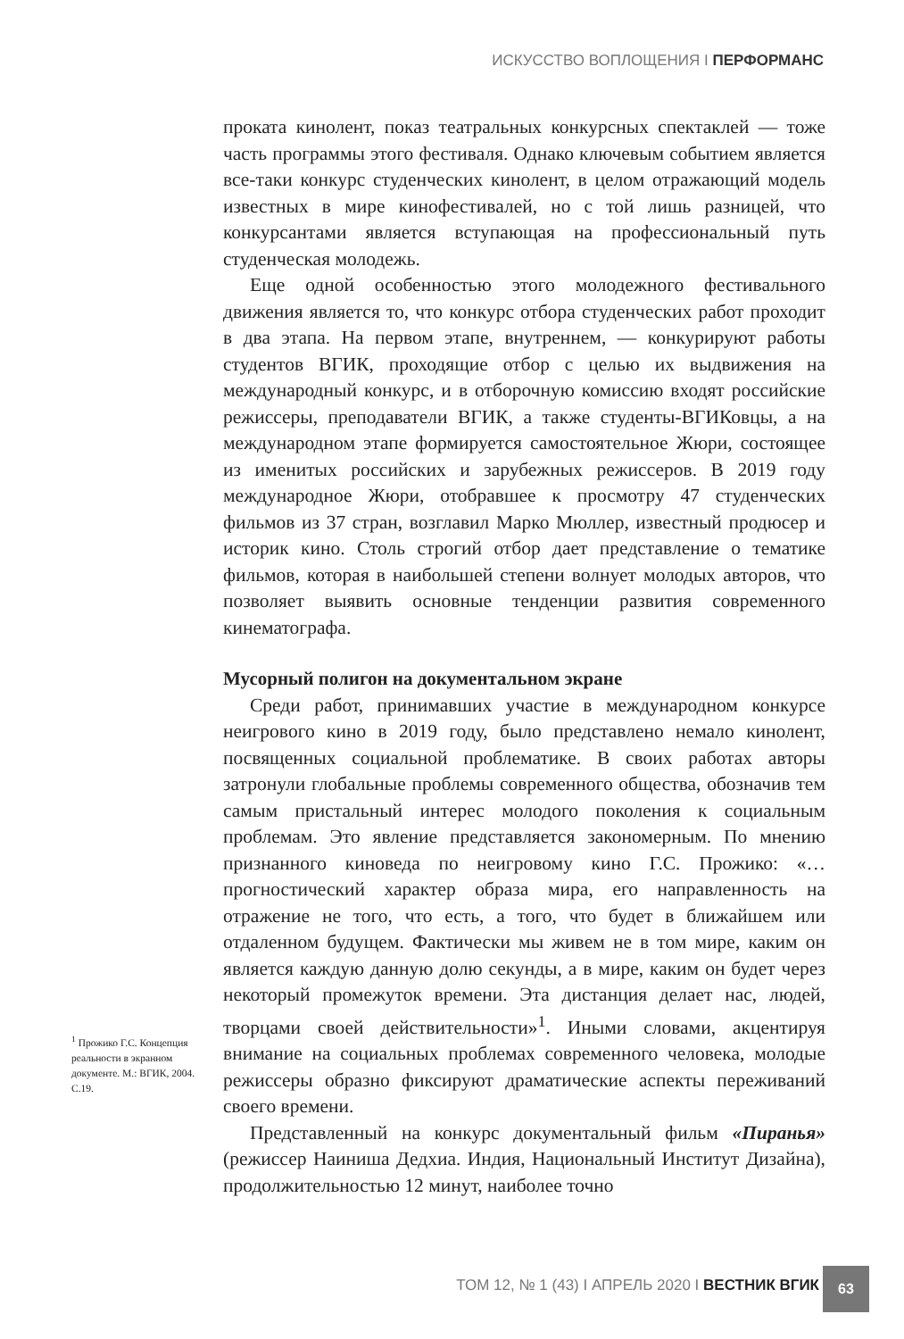ИСКУССТВО ВОПЛОЩЕНИЯ I ПЕРФОРМАНС
проката кинолент, показ театральных конкурсных спектаклей — тоже часть программы этого фестиваля. Однако ключевым событием является все-таки конкурс студенческих кинолент, в целом отражающий модель известных в мире кинофестивалей, но с той лишь разницей, что конкурсантами является вступающая на профессиональный путь студенческая молодежь.
Еще одной особенностью этого молодежного фестивального движения является то, что конкурс отбора студенческих работ проходит в два этапа. На первом этапе, внутреннем, — конкурируют работы студентов ВГИК, проходящие отбор с целью их выдвижения на международный конкурс, и в отборочную комиссию входят российские режиссеры, преподаватели ВГИК, а также студенты-ВГИКовцы, а на международном этапе формируется самостоятельное Жюри, состоящее из именитых российских и зарубежных режиссеров. В 2019 году международное Жюри, отобравшее к просмотру 47 студенческих фильмов из 37 стран, возглавил Марко Мюллер, известный продюсер и историк кино. Столь строгий отбор дает представление о тематике фильмов, которая в наибольшей степени волнует молодых авторов, что позволяет выявить основные тенденции развития современного кинематографа.
Мусорный полигон на документальном экране
Среди работ, принимавших участие в международном конкурсе неигрового кино в 2019 году, было представлено немало кинолент, посвященных социальной проблематике. В своих работах авторы затронули глобальные проблемы современного общества, обозначив тем самым пристальный интерес молодого поколения к социальным проблемам. Это явление представляется закономерным. По мнению признанного киноведа по неигровому кино Г.С. Прожико: «…прогностический характер образа мира, его направленность на отражение не того, что есть, а того, что будет в ближайшем или отдаленном будущем. Фактически мы живем не в том мире, каким он является каждую данную долю секунды, а в мире, каким он будет через некоторый промежуток времени. Эта дистанция делает нас, людей, творцами своей действительности»<sup>1</sup>. Иными словами, акцентируя внимание на социальных проблемах современного человека, молодые режиссеры образно фиксируют драматические аспекты переживаний своего времени.
Представленный на конкурс документальный фильм «Пиранья» (режиссер Наиниша Дедхиа. Индия, Национальный Институт Дизайна), продолжительностью 12 минут, наиболее точно
<sup>1</sup> Прожико Г.С. Концепция реальности в экранном документе. М.: ВГИК, 2004. С.19.
ТОМ 12, № 1 (43) I АПРЕЛЬ 2020 I ВЕСТНИК ВГИК
63